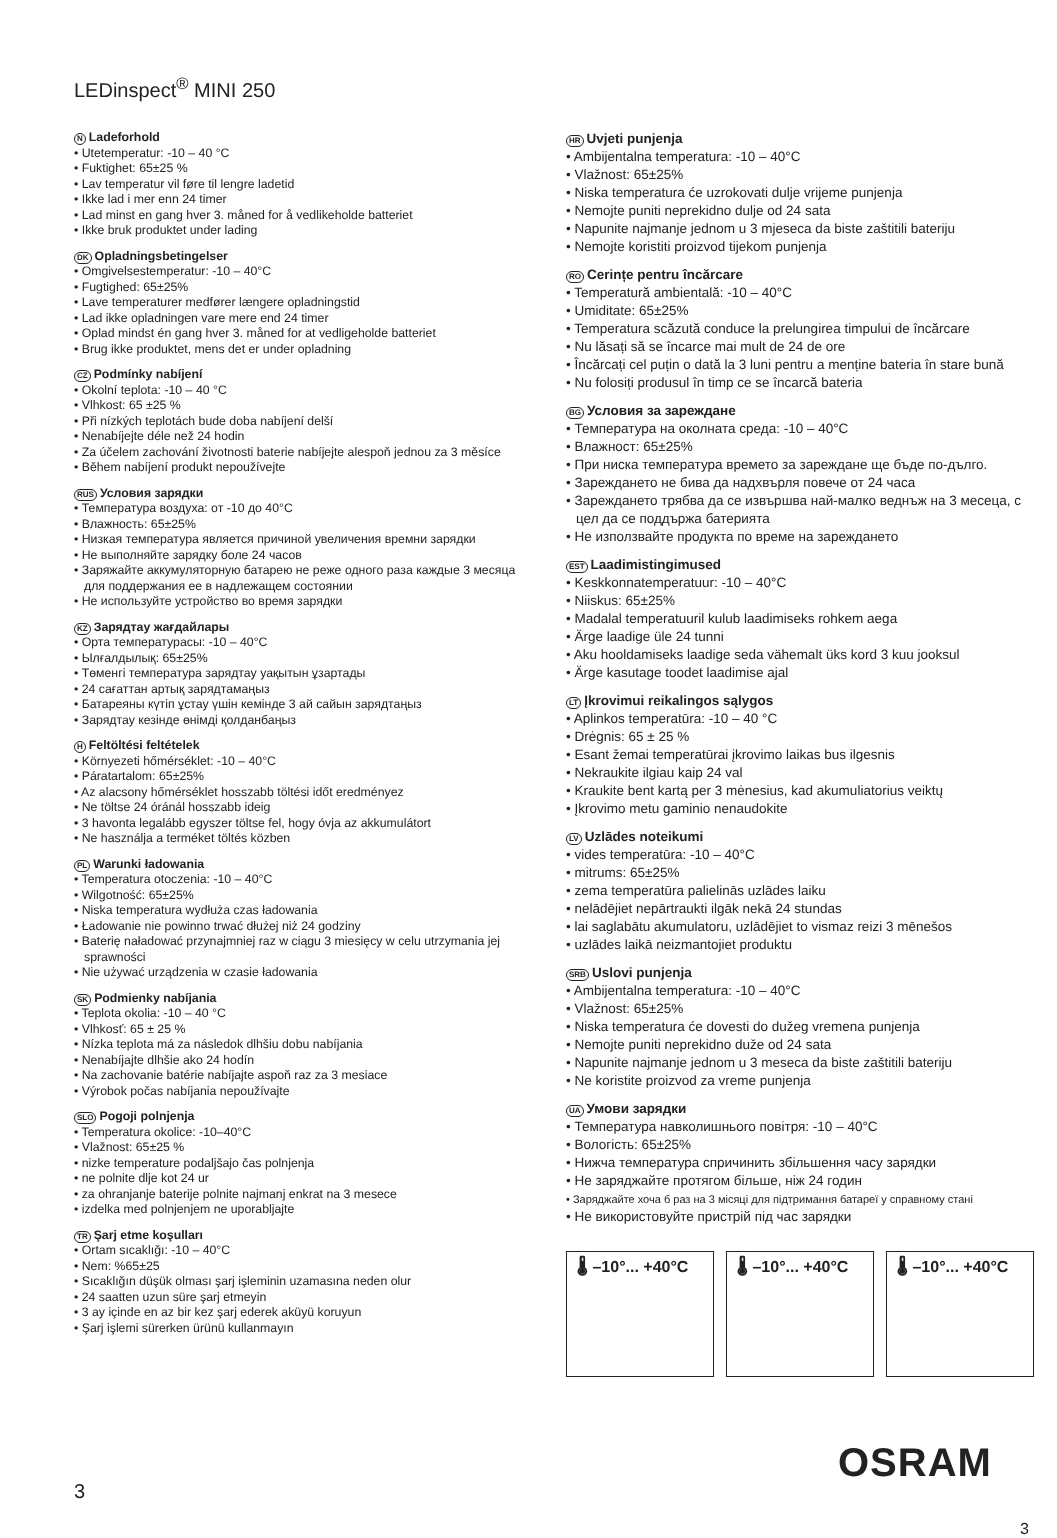LEDinspect<sup>®</sup> MINI 250
N Ladeforhold
• Utetemperatur: -10 – 40 °C
• Fuktighet: 65±25 %
• Lav temperatur vil føre til lengre ladetid
• Ikke lad i mer enn 24 timer
• Lad minst en gang hver 3. måned for å vedlikeholde batteriet
• Ikke bruk produktet under lading
DK Opladningsbetingelser
• Omgivelsestemperatur: -10 – 40°C
• Fugtighed: 65±25%
• Lave temperaturer medfører længere opladningstid
• Lad ikke opladningen vare mere end 24 timer
• Oplad mindst én gang hver 3. måned for at vedligeholde batteriet
• Brug ikke produktet, mens det er under opladning
CZ Podmínky nabíjení
• Okolní teplota: -10 – 40 °C
• Vlhkost: 65 ±25 %
• Při nízkých teplotách bude doba nabíjení delší
• Nenabíjejte déle než 24 hodin
• Za účelem zachování životnosti baterie nabíjejte alespoň jednou za 3 měsíce
• Během nabíjení produkt nepoužívejte
RUS Условия зарядки
• Температура воздуха: от -10 до 40°C
• Влажность: 65±25%
• Низкая температура является причиной увеличения времни зарядки
• Не выполняйте зарядку боле 24 часов
• Заряжайте аккумуляторную батарею не реже одного раза каждые 3 месяца для поддержания ее в надлежащем состоянии
• Не используйте устройство во время зарядки
KZ Зарядтау жағдайлары
• Орта температурасы: -10 – 40°C
• Ылғалдылық: 65±25%
• Төменгі температура зарядтау уақытын ұзартады
• 24 сағаттан артық зарядтамаңыз
• Батареяны күтіп ұстау үшін кемінде 3 ай сайын зарядтаңыз
• Зарядтау кезінде өнімді қолданбаңыз
H Feltöltési feltételek
• Környezeti hőmérséklet: -10 – 40°C
• Páratartalom: 65±25%
• Az alacsony hőmérséklet hosszabb töltési időt eredményez
• Ne töltse 24 óránál hosszabb ideig
• 3 havonta legalább egyszer töltse fel, hogy óvja az akkumulátort
• Ne használja a terméket töltés közben
PL Warunki ładowania
• Temperatura otoczenia: -10 – 40°C
• Wilgotność: 65±25%
• Niska temperatura wydłuża czas ładowania
• Ładowanie nie powinno trwać dłużej niż 24 godziny
• Baterię naładować przynajmniej raz w ciągu 3 miesięcy w celu utrzymania jej sprawności
• Nie używać urządzenia w czasie ładowania
SK Podmienky nabíjania
• Teplota okolia: -10 – 40 °C
• Vlhkosť: 65 ± 25 %
• Nízka teplota má za následok dlhšiu dobu nabíjania
• Nenabíjajte dlhšie ako 24 hodín
• Na zachovanie batérie nabíjajte aspoň raz za 3 mesiace
• Výrobok počas nabíjania nepoužívajte
SLO Pogoji polnjenja
• Temperatura okolice: -10–40°C
• Vlažnost: 65±25 %
• nizke temperature podaljšajo čas polnjenja
• ne polnite dlje kot 24 ur
• za ohranjanje baterije polnite najmanj enkrat na 3 mesece
• izdelka med polnjenjem ne uporabljajte
TR Şarj etme koşulları
• Ortam sıcaklığı: -10 – 40°C
• Nem: %65±25
• Sıcaklığın düşük olması şarj işleminin uzamasına neden olur
• 24 saatten uzun süre şarj etmeyin
• 3 ay içinde en az bir kez şarj ederek aküyü koruyun
• Şarj işlemi sürerken ürünü kullanmayın
HR Uvjeti punjenja
• Ambijentalna temperatura: -10 – 40°C
• Vlažnost: 65±25%
• Niska temperatura će uzrokovati dulje vrijeme punjenja
• Nemojte puniti neprekidno dulje od 24 sata
• Napunite najmanje jednom u 3 mjeseca da biste zaštitili bateriju
• Nemojte koristiti proizvod tijekom punjenja
RO Cerințe pentru încărcare
• Temperatură ambientală: -10 – 40°C
• Umiditate: 65±25%
• Temperatura scăzută conduce la prelungirea timpului de încărcare
• Nu lăsați să se încarce mai mult de 24 de ore
• Încărcați cel puțin o dată la 3 luni pentru a menține bateria în stare bună
• Nu folosiți produsul în timp ce se încarcă bateria
BG Условия за зареждане
• Температура на околната среда: -10 – 40°C
• Влажност: 65±25%
• При ниска температура времето за зареждане ще бъде по-дълго.
• Зареждането не бива да надхвърля повече от 24 часа
• Зареждането трябва да се извършва най-малко веднъж на 3 месеца, с цел да се поддържа батерията
• Не използвайте продукта по време на зареждането
EST Laadimistingimused
• Keskkonnatemperatuur: -10 – 40°C
• Niiskus: 65±25%
• Madalal temperatuuril kulub laadimiseks rohkem aega
• Ärge laadige üle 24 tunni
• Aku hooldamiseks laadige seda vähemalt üks kord 3 kuu jooksul
• Ärge kasutage toodet laadimise ajal
LT Įkrovimui reikalingos sąlygos
• Aplinkos temperatūra: -10 – 40 °C
• Drėgnis: 65 ± 25 %
• Esant žemai temperatūrai įkrovimo laikas bus ilgesnis
• Nekraukite ilgiau kaip 24 val
• Kraukite bent kartą per 3 mėnesius, kad akumuliatorius veiktų
• Įkrovimo metu gaminio nenaudokite
LV Uzlādes noteikumi
• vides temperatūra: -10 – 40°C
• mitrums: 65±25%
• zema temperatūra palielinās uzlādes laiku
• nelādējiet nepārtraukti ilgāk nekā 24 stundas
• lai saglabātu akumulatoru, uzlādējiet to vismaz reizi 3 mēnešos
• uzlādes laikā neizmantojiet produktu
SRB Uslovi punjenja
• Ambijentalna temperatura: -10 – 40°C
• Vlažnost: 65±25%
• Niska temperatura će dovesti do dužeg vremena punjenja
• Nemojte puniti neprekidno duže od 24 sata
• Napunite najmanje jednom u 3 meseca da biste zaštitili bateriju
• Ne koristite proizvod za vreme punjenja
UA Умови зарядки
• Температура навколишнього повітря: -10 – 40°C
• Вологість: 65±25%
• Нижча температура спричинить збільшення часу зарядки
• Не заряджайте протягом більше, ніж 24 годин
• Заряджайте хоча б раз на 3 місяці для підтримання батареї у справному стані
• Не використовуйте пристрій під час зарядки
🌡 –10°... +40°C 🌡 –10°... +40°C 🌡 –10°... +40°C
OSRAM
3
3